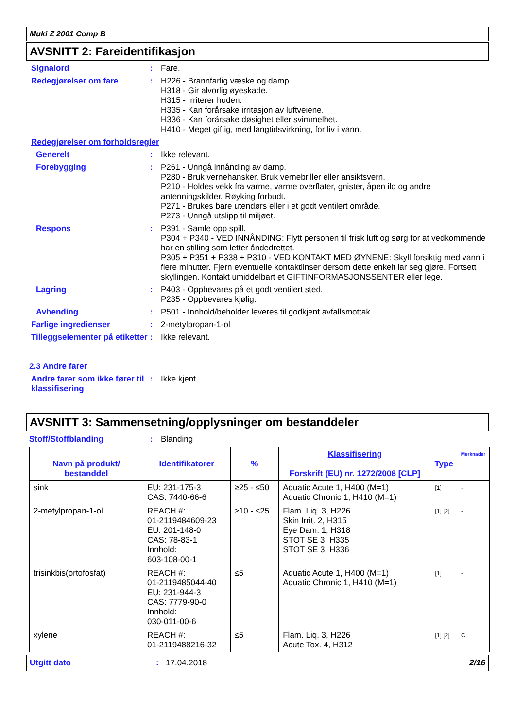Muki Z 2001 Comp B
AVSNITT 2: Fareidentifikasjon
Signalord : Fare.
Redegjørelser om fare : H226 - Brannfarlig væske og damp.
H318 - Gir alvorlig øyeskade.
H315 - Irriterer huden.
H335 - Kan forårsake irritasjon av luftveiene.
H336 - Kan forårsake døsighet eller svimmelhet.
H410 - Meget giftig, med langtidsvirkning, for liv i vann.
Redegjørelser om forholdsregler
Generelt : Ikke relevant.
Forebygging : P261 - Unngå innånding av damp.
P280 - Bruk vernehansker. Bruk vernebriller eller ansiktsvern.
P210 - Holdes vekk fra varme, varme overflater, gnister, åpen ild og andre antenningskilder. Røyking forbudt.
P271 - Brukes bare utendørs eller i et godt ventilert område.
P273 - Unngå utslipp til miljøet.
Respons : P391 - Samle opp spill.
P304 + P340 - VED INNÅNDING: Flytt personen til frisk luft og sørg for at vedkommende har en stilling som letter åndedrettet.
P305 + P351 + P338 + P310 - VED KONTAKT MED ØYNENE: Skyll forsiktig med vann i flere minutter. Fjern eventuelle kontaktlinser dersom dette enkelt lar seg gjøre. Fortsett skyllingen. Kontakt umiddelbart et GIFTINFORMASJONSSENTER eller lege.
Lagring : P403 - Oppbevares på et godt ventilert sted.
P235 - Oppbevares kjølig.
Avhending : P501 - Innhold/beholder leveres til godkjent avfallsmottak.
Farlige ingredienser : 2-metylpropan-1-ol
Tilleggselementer på etiketter
: Ikke relevant.
2.3 Andre farer
Andre farer som ikke fører til klassifisering
: Ikke kjent.
AVSNITT 3: Sammensetning/opplysninger om bestanddeler
Stoff/Stoffblanding : Blanding
| Navn på produkt/ bestanddel | Identifikatorer | % | Klassifisering Forskrift (EU) nr. 1272/2008 [CLP] | Type | Merknader |
| --- | --- | --- | --- | --- | --- |
| sink | EU: 231-175-3 CAS: 7440-66-6 | ≥25 - ≤50 | Aquatic Acute 1, H400 (M=1) Aquatic Chronic 1, H410 (M=1) | [1] | - |
| 2-metylpropan-1-ol | REACH #: 01-2119484609-23 EU: 201-148-0 CAS: 78-83-1 Innhold: 603-108-00-1 | ≥10 - ≤25 | Flam. Liq. 3, H226 Skin Irrit. 2, H315 Eye Dam. 1, H318 STOT SE 3, H335 STOT SE 3, H336 | [1] [2] | - |
| trisinkbis(ortofosfat) | REACH #: 01-2119485044-40 EU: 231-944-3 CAS: 7779-90-0 Innhold: 030-011-00-6 | ≤5 | Aquatic Acute 1, H400 (M=1) Aquatic Chronic 1, H410 (M=1) | [1] | - |
| xylene | REACH #: 01-2119488216-32 | ≤5 | Flam. Liq. 3, H226 Acute Tox. 4, H312 | [1] [2] | C |
Utgitt dato : 17.04.2018 2/16